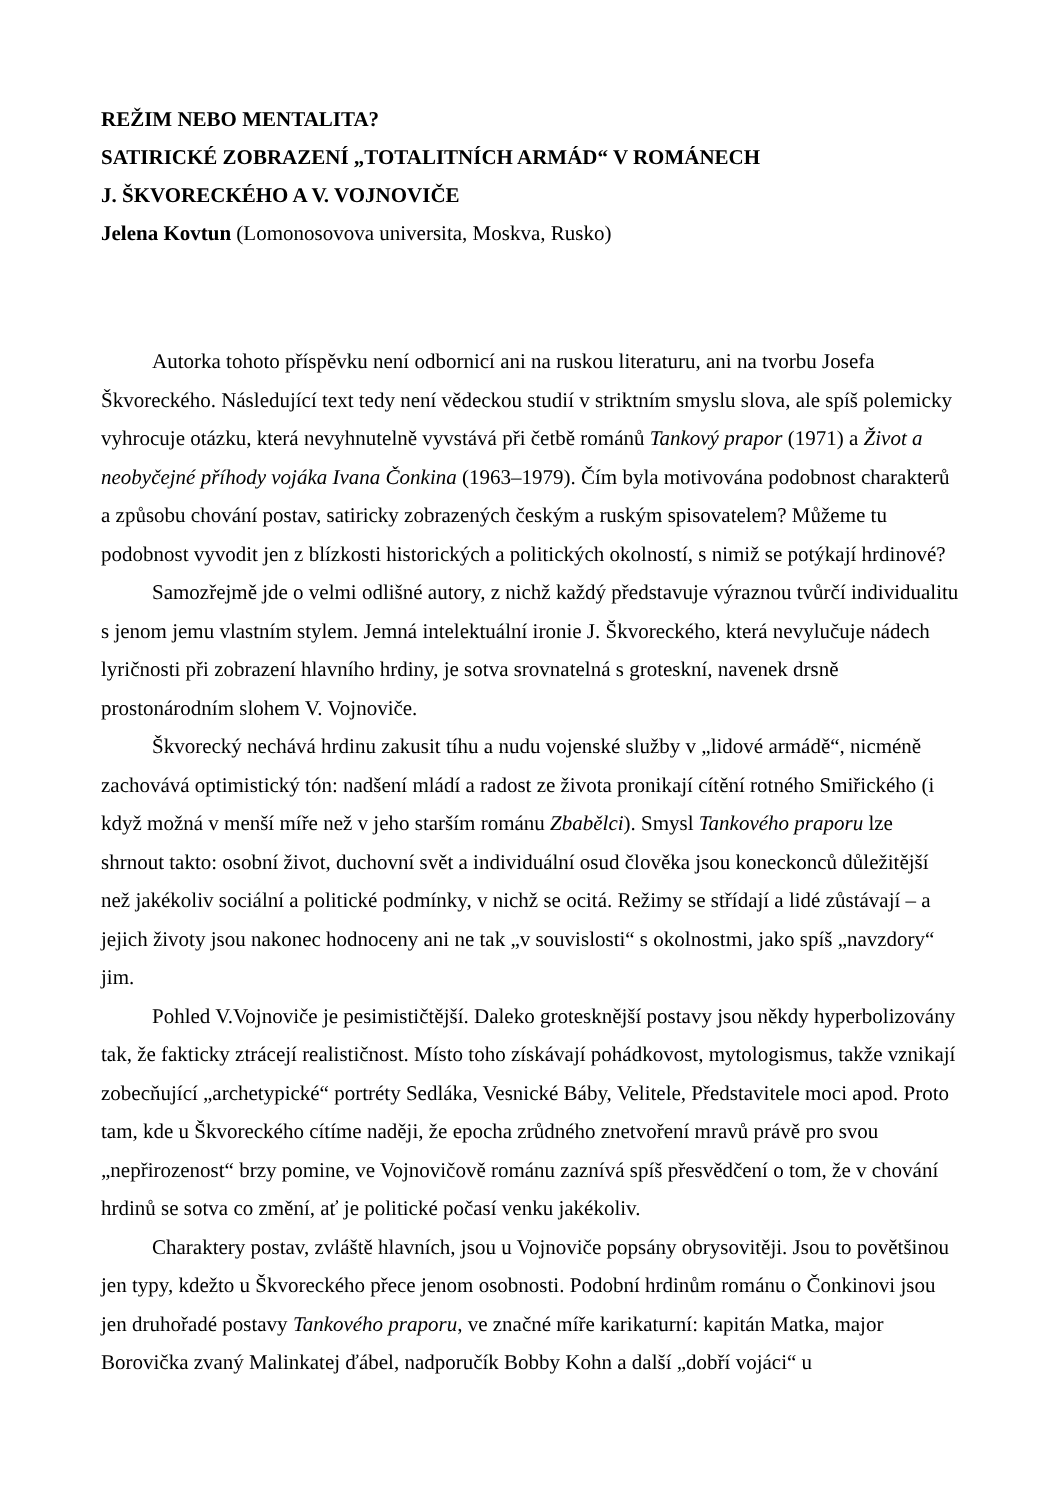REŽIM NEBO MENTALITA?
SATIRICKÉ ZOBRAZENÍ „TOTALITNÍCH ARMÁD“ V ROMÁNECH
J. ŠKVORECKÉHO A V. VOJNOVIČE
Jelena Kovtun (Lomonosovova universita, Moskva, Rusko)
Autorka tohoto příspěvku není odbornicí ani na ruskou literaturu, ani na tvorbu Josefa Škvoreckého. Následující text tedy není vědeckou studií v striktním smyslu slova, ale spíš polemicky vyhrocuje otázku, která nevyhnutelně vyvstává při četbě románů Tankový prapor (1971) a Život a neobyčejné příhody vojáka Ivana Čonkina (1963–1979). Čím byla motivována podobnost charakterů a způsobu chování postav, satiricky zobrazených českým a ruským spisovatelem? Můžeme tu podobnost vyvodit jen z blízkosti historických a politických okolností, s nimiž se potýkají hrdinové?
Samozřejmě jde o velmi odlišné autory, z nichž každý představuje výraznou tvůrčí individualitu s jenom jemu vlastním stylem. Jemná intelektuální ironie J. Škvoreckého, která nevylučuje nádech lyričnosti při zobrazení hlavního hrdiny, je sotva srovnatelná s groteskní, navenek drsně prostonárodním slohem V. Vojnoviče.
Škvorecký nechává hrdinu zakusit tíhu a nudu vojenské služby v „lidové armádě“, nicméně zachovává optimistický tón: nadšení mládí a radost ze života pronikají cítění rotného Smiřického (i když možná v menší míře než v jeho starším románu Zbabělci). Smysl Tankového praporu lze shrnout takto: osobní život, duchovní svět a individuální osud člověka jsou koneckonců důležitější než jakékoliv sociální a politické podmínky, v nichž se ocitá. Režimy se střídají a lidé zůstávají – a jejich životy jsou nakonec hodnoceny ani ne tak „v souvislosti“ s okolnostmi, jako spíš „navzdory“ jim.
Pohled V.Vojnoviče je pesimističtější. Daleko grotesknější postavy jsou někdy hyperbolizovány tak, že fakticky ztrácejí realističnost. Místo toho získávají pohádkovost, mytologismus, takže vznikají zobecňující „archetypické“ portréty Sedláka, Vesnické Báby, Velitele, Představitele moci apod. Proto tam, kde u Škvoreckého cítíme naději, že epocha zrůdného znetvoření mravů právě pro svou „nepřirozenost“ brzy pomine, ve Vojnovičově románu zaznívá spíš přesvědčení o tom, že v chování hrdinů se sotva co změní, ať je politické počasí venku jakékoliv.
Charaktery postav, zvláště hlavních, jsou u Vojnoviče popsány obrysovitěji. Jsou to povětšinou jen typy, kdežto u Škvoreckého přece jenom osobnosti. Podobní hrdinům románu o Čonkinovi jsou jen druhořadé postavy Tankového praporu, ve značné míře karikaturní: kapitán Matka, major Borovička zvaný Malinkatej ďábel, nadporučík Bobby Kohn a další „dobří vojáci“ u